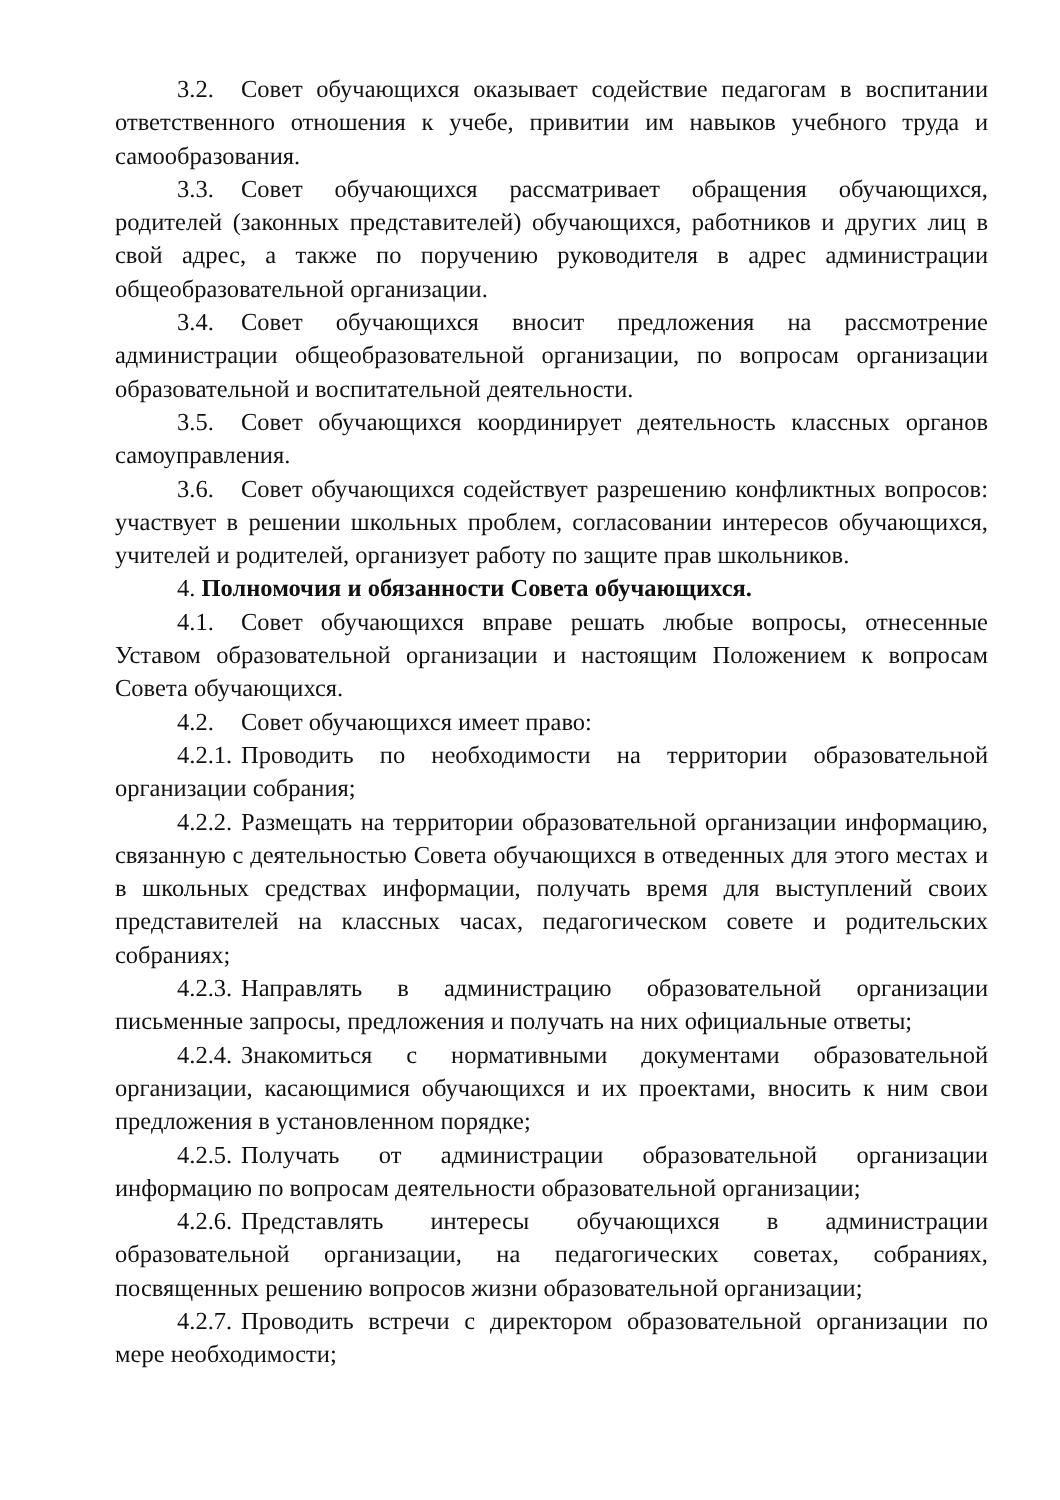3.2. Совет обучающихся оказывает содействие педагогам в воспитании ответственного отношения к учебе, привитии им навыков учебного труда и самообразования.
3.3. Совет обучающихся рассматривает обращения обучающихся, родителей (законных представителей) обучающихся, работников и других лиц в свой адрес, а также по поручению руководителя в адрес администрации общеобразовательной организации.
3.4. Совет обучающихся вносит предложения на рассмотрение администрации общеобразовательной организации, по вопросам организации образовательной и воспитательной деятельности.
3.5. Совет обучающихся координирует деятельность классных органов самоуправления.
3.6. Совет обучающихся содействует разрешению конфликтных вопросов: участвует в решении школьных проблем, согласовании интересов обучающихся, учителей и родителей, организует работу по защите прав школьников.
4. Полномочия и обязанности Совета обучающихся.
4.1. Совет обучающихся вправе решать любые вопросы, отнесенные Уставом образовательной организации и настоящим Положением к вопросам Совета обучающихся.
4.2. Совет обучающихся имеет право:
4.2.1. Проводить по необходимости на территории образовательной организации собрания;
4.2.2. Размещать на территории образовательной организации информацию, связанную с деятельностью Совета обучающихся в отведенных для этого местах и в школьных средствах информации, получать время для выступлений своих представителей на классных часах, педагогическом совете и родительских собраниях;
4.2.3. Направлять в администрацию образовательной организации письменные запросы, предложения и получать на них официальные ответы;
4.2.4. Знакомиться с нормативными документами образовательной организации, касающимися обучающихся и их проектами, вносить к ним свои предложения в установленном порядке;
4.2.5. Получать от администрации образовательной организации информацию по вопросам деятельности образовательной организации;
4.2.6. Представлять интересы обучающихся в администрации образовательной организации, на педагогических советах, собраниях, посвященных решению вопросов жизни образовательной организации;
4.2.7. Проводить встречи с директором образовательной организации по мере необходимости;